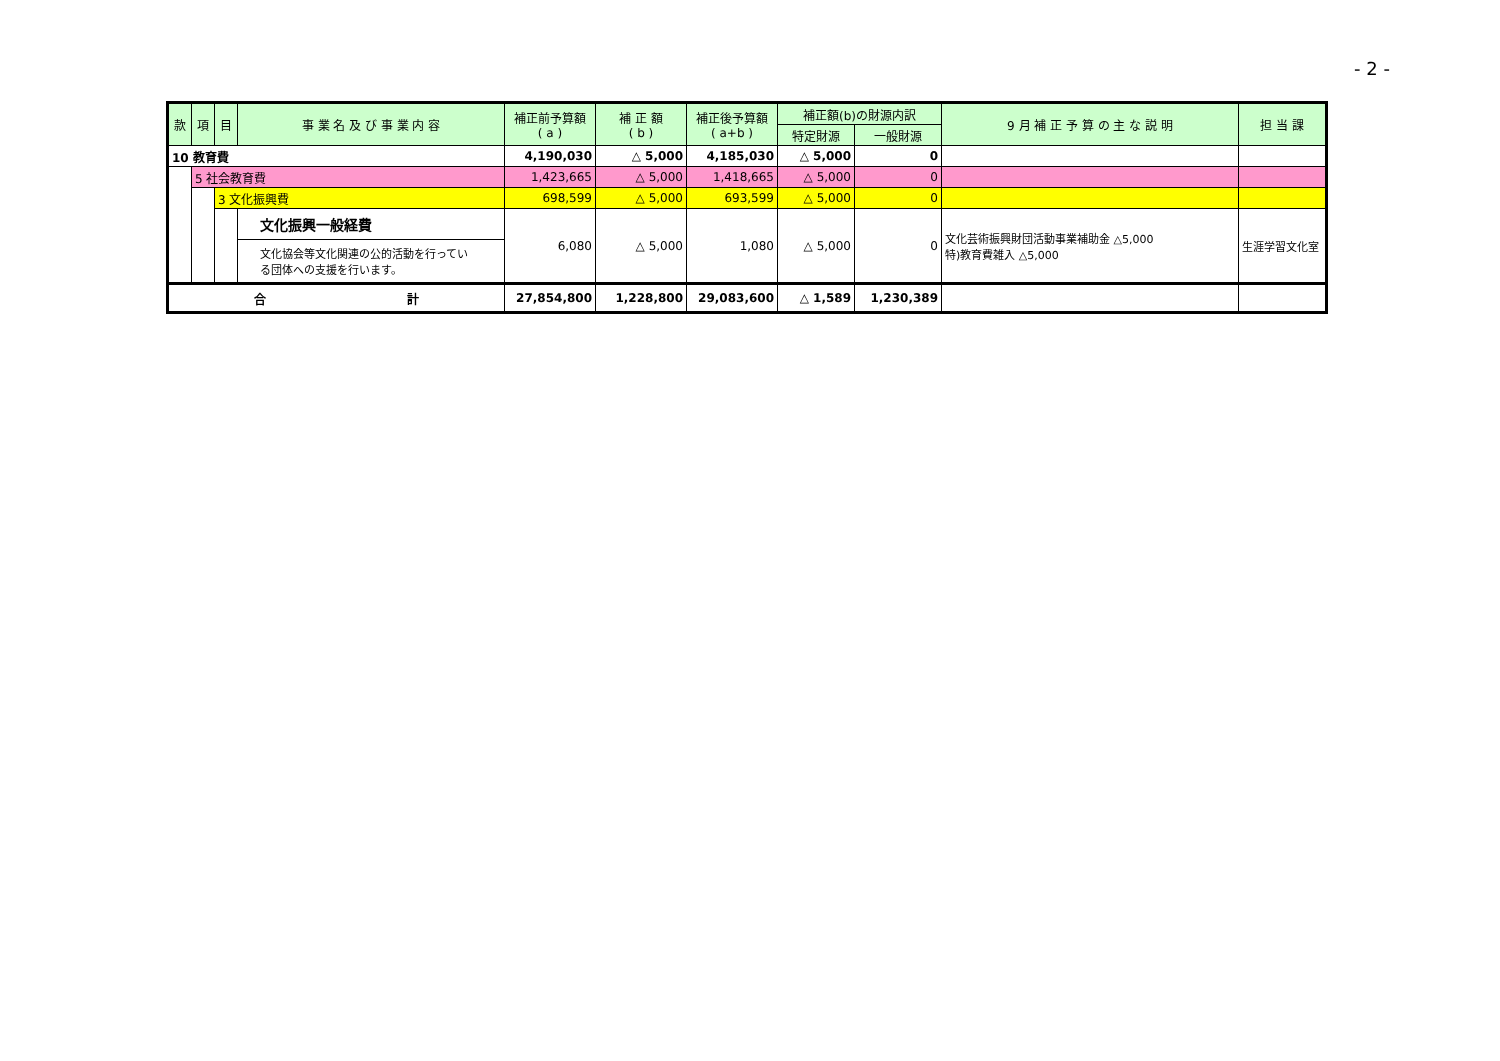- 2 -
| 款 | 項 | 目 | 事 業 名 及 び 事 業 内 容 | 補正前予算額 ( a ) | 補 正 額 ( b ) | 補正後予算額 ( a+b ) | 補正額(b)の財源内訳 | | 9 月 補 正 予 算 の 主 な 説 明 | 担 当 課 |
| --- | --- | --- | --- | --- | --- | --- | --- | --- | --- | --- |
| | | | | | | | 特定財源 | 一般財源 | | |
| 10 教育費 | | | | 4,190,030 | △ 5,000 | 4,185,030 | △ 5,000 | 0 | | |
| | 5 社会教育費 | | | 1,423,665 | △ 5,000 | 1,418,665 | △ 5,000 | 0 | | |
| | | 3 文化振興費 | | 698,599 | △ 5,000 | 693,599 | △ 5,000 | 0 | | |
| | | | 文化振興一般経費 | 6,080 | △ 5,000 | 1,080 | △ 5,000 | 0 | 文化芸術振興財団活動事業補助金 △5,000 特)教育費雑入 △5,000 | 生涯学習文化室 |
| | | | 文化協会等文化関連の公的活動を行ってい る団体への支援を行います。 | | | | | | | |
| 合 計 | | | | 27,854,800 | 1,228,800 | 29,083,600 | △ 1,589 | 1,230,389 | | |